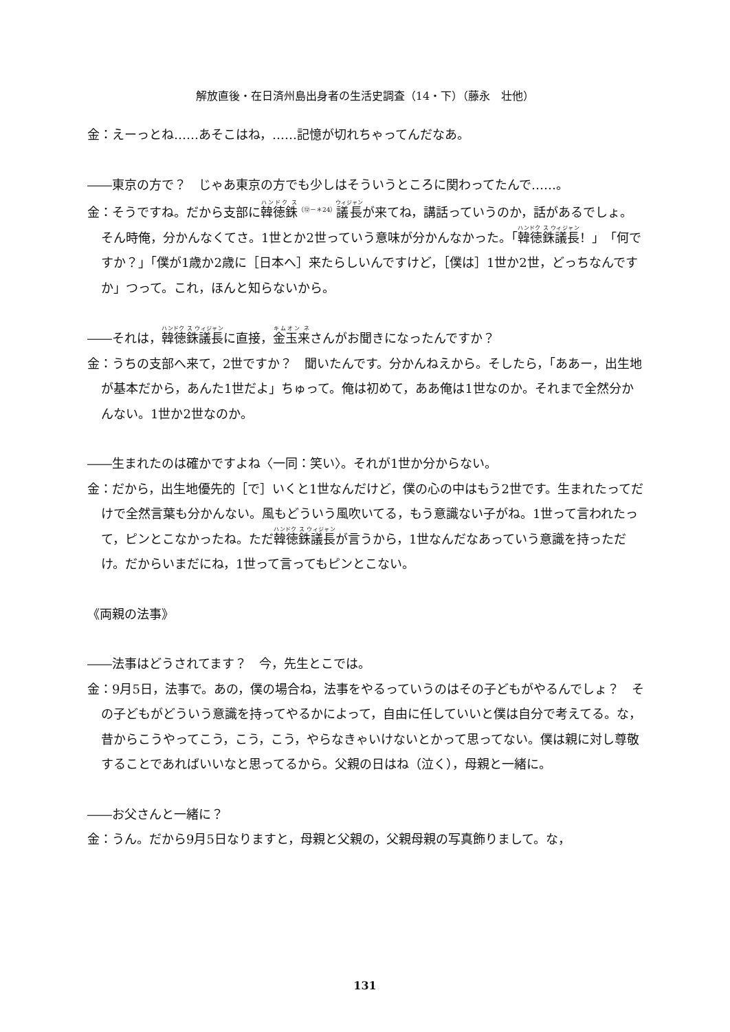解放直後・在日済州島出身者の生活史調査（14・下）（藤永　壮他）
金：えーっとね……あそこはね，……記憶が切れちゃってんだなあ。
――東京の方で？　じゃあ東京の方でも少しはそういうところに関わってたんで……。
金：そうですね。だから支部に韓徳銖<sup>（⑫－＊24）</sup>議長が来てね，講話っていうのか，話があるでしょ。そん時俺，分かんなくてさ。1世とか2世っていう意味が分かんなかった。「韓徳銖議長！」「何ですか？」「僕が1歳か2歳に［日本へ］来たらしいんですけど，［僕は］1世か2世，どっちなんですか」つって。これ，ほんと知らないから。
――それは，韓徳銖議長に直接，金玉来さんがお聞きになったんですか？
金：うちの支部へ来て，2世ですか？　聞いたんです。分かんねえから。そしたら，「ああー，出生地が基本だから，あんた1世だよ」ちゅって。俺は初めて，ああ俺は1世なのか。それまで全然分かんない。1世か2世なのか。
――生まれたのは確かですよね〈一同：笑い〉。それが1世か分からない。
金：だから，出生地優先的［で］いくと1世なんだけど，僕の心の中はもう2世です。生まれたってだけで全然言葉も分かんない。風もどういう風吹いてる，もう意識ない子がね。1世って言われたって，ピンとこなかったね。ただ韓徳銖議長が言うから，1世なんだなあっていう意識を持っただけ。だからいまだにね，1世って言ってもピンとこない。
《両親の法事》
――法事はどうされてます？　今，先生とこでは。
金：9月5日，法事で。あの，僕の場合ね，法事をやるっていうのはその子どもがやるんでしょ？　その子どもがどういう意識を持ってやるかによって，自由に任していいと僕は自分で考えてる。な，昔からこうやってこう，こう，こう，やらなきゃいけないとかって思ってない。僕は親に対し尊敬することであればいいなと思ってるから。父親の日はね（泣く），母親と一緒に。
――お父さんと一緒に？
金：うん。だから9月5日なりますと，母親と父親の，父親母親の写真飾りまして。な，
131